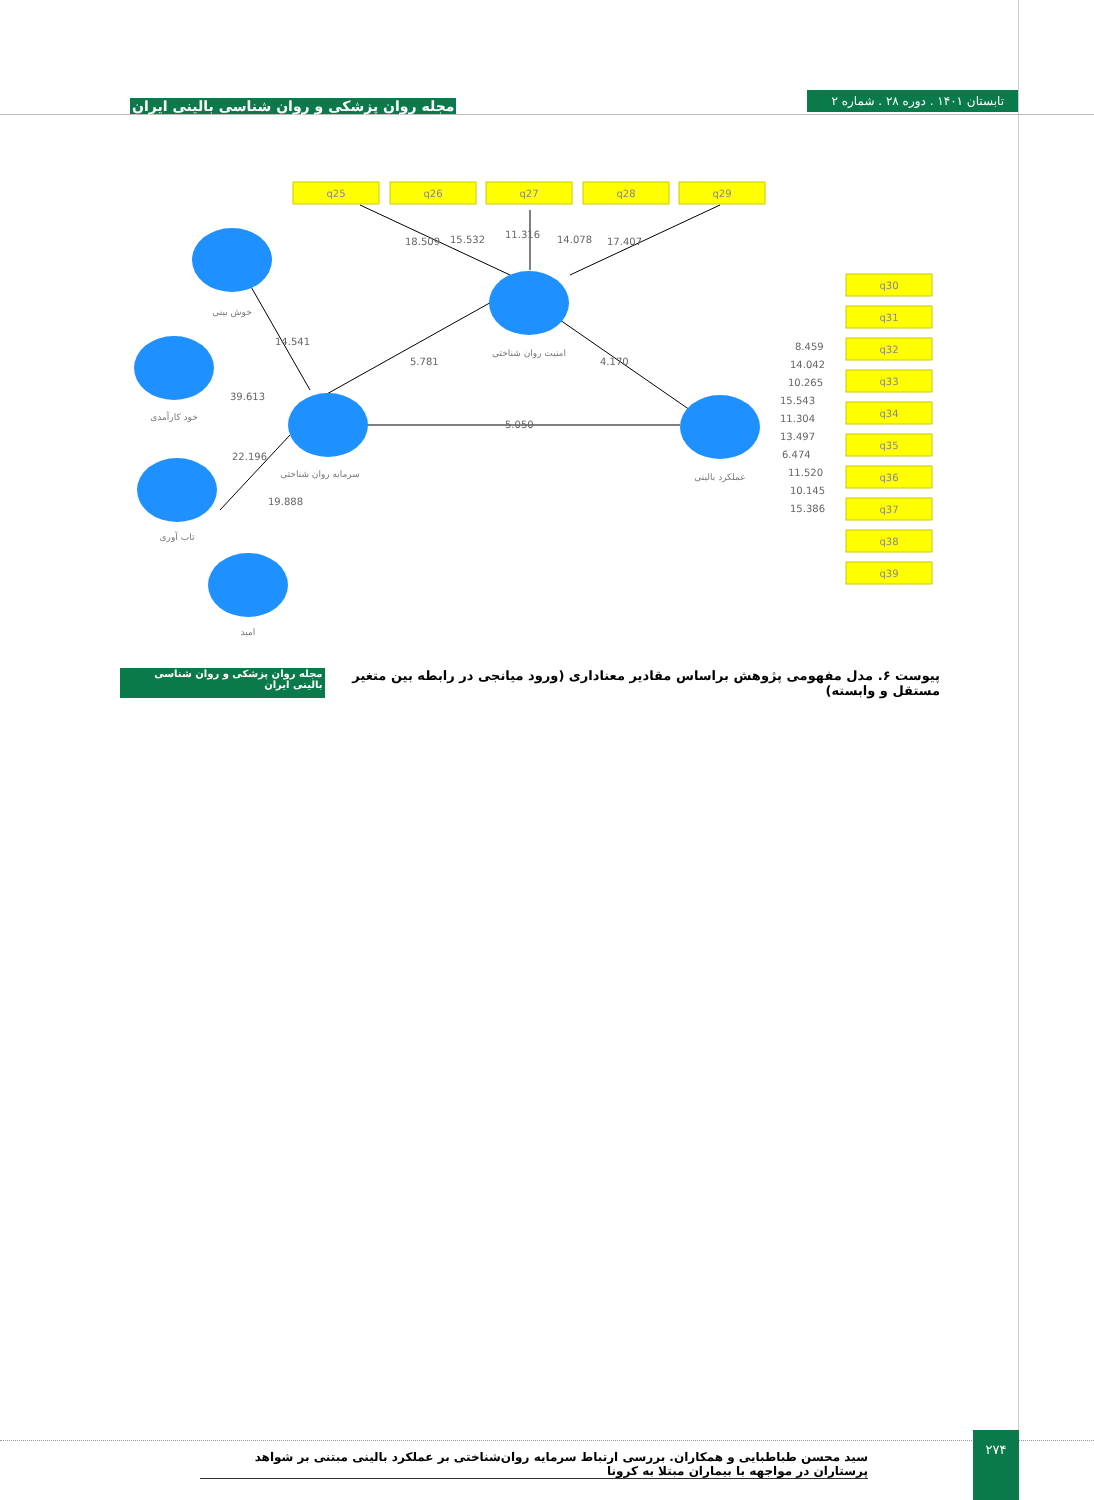تابستان ۱۴۰۱ . دوره ۲۸ . شماره ۲
مجله روان پزشکی و روان شناسی بالینی ایران
q25
q26
q27
q28
q29
q30
q31
q32
q33
q34
q35
q36
q37
q38
q39
14.541
39.613
22.196
19.888
5.781
4.170
5.050
18.509
15.532
11.316
14.078
17.407
8.459
14.042
10.265
15.543
11.304
13.497
6.474
11.520
10.145
15.386
خوش بینی
خود کارآمدی
سرمایه روان شناختی
تاب آوری
امید
امنیت روان شناختی
عملکرد بالینی
پیوست ۶. مدل مفهومی پژوهش براساس مقادیر معناداری (ورود میانجی در رابطه بین متغیر مستقل و وابسته) مجله روان پزشکی و روان شناسی بالینی ایران
۲۷۴
سید محسن طباطبایی و همکاران. بررسی ارتباط سرمایه روان‌شناختی بر عملکرد بالینی مبتنی بر شواهد پرستاران در مواجهه با بیماران مبتلا به کرونا